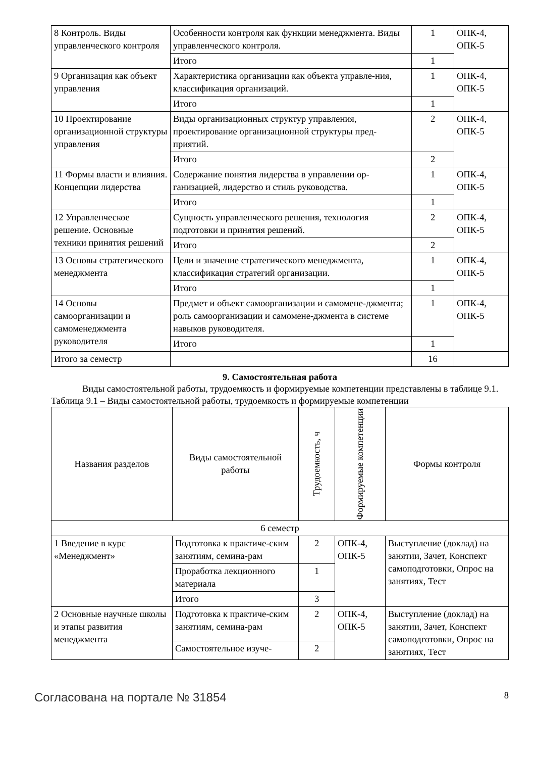| 8 Контроль. Виды управленческого контроля | Особенности контроля как функции менеджмента. Виды управленческого контроля. | 1 | ОПК-4, ОПК-5 |
| | Итого | 1 | |
| 9 Организация как объект управления | Характеристика организации как объекта управле-ния, классификация организаций. | 1 | ОПК-4, ОПК-5 |
| | Итого | 1 | |
| 10 Проектирование организационной структуры управления | Виды организационных структур управления, проектирование организационной структуры пред-приятий. | 2 | ОПК-4, ОПК-5 |
| | Итого | 2 | |
| 11 Формы власти и влияния. Концепции лидерства | Содержание понятия лидерства в управлении ор-ганизацией, лидерство и стиль руководства. | 1 | ОПК-4, ОПК-5 |
| | Итого | 1 | |
| 12 Управленческое решение. Основные техники принятия решений | Сущность управленческого решения, технология подготовки и принятия решений. | 2 | ОПК-4, ОПК-5 |
| | Итого | 2 | |
| 13 Основы стратегического менеджмента | Цели и значение стратегического менеджмента, классификация стратегий организации. | 1 | ОПК-4, ОПК-5 |
| | Итого | 1 | |
| 14 Основы самоорганизации и самоменеджмента руководителя | Предмет и объект самоорганизации и самомене-джмента; роль самоорганизации и самомене-джмента в системе навыков руководителя. | 1 | ОПК-4, ОПК-5 |
| | Итого | 1 | |
| Итого за семестр | | 16 | |
9. Самостоятельная работа
Виды самостоятельной работы, трудоемкость и формируемые компетенции представлены в таблице 9.1.
Таблица 9.1 – Виды самостоятельной работы, трудоемкость и формируемые компетенции
| Названия разделов | Виды самостоятельной работы | Трудоемкость, ч | Формируемые компетенции | Формы контроля |
| --- | --- | --- | --- | --- |
| 6 семестр | | | | |
| 1 Введение в курс «Менеджмент» | Подготовка к практиче-ским занятиям, семина-рам | 2 | ОПК-4, ОПК-5 | Выступление (доклад) на занятии, Зачет, Конспект самоподготовки, Опрос на занятиях, Тест |
| | Проработка лекционного материала | 1 | | |
| | Итого | 3 | | |
| 2 Основные научные школы и этапы развития менеджмента | Подготовка к практиче-ским занятиям, семина-рам | 2 | ОПК-4, ОПК-5 | Выступление (доклад) на занятии, Зачет, Конспект самоподготовки, Опрос на занятиях, Тест |
| | Самостоятельное изуче- | 2 | | |
Согласована на портале № 31854 8